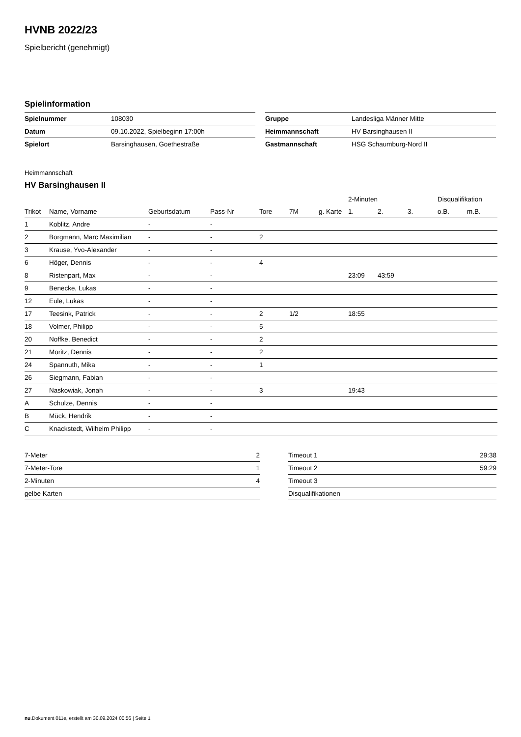HVNB 2022/23
Spielbericht (genehmigt)
Spielinformation
| Spielnummer | 108030 |
| Datum | 09.10.2022, Spielbeginn 17:00h |
| Spielort | Barsinghausen, Goethestraße |
| Gruppe | Landesliga Männer Mitte |
| Heimmannschaft | HV Barsinghausen II |
| Gastmannschaft | HSG Schaumburg-Nord II |
Heimmannschaft
HV Barsinghausen II
| | | | | | | | 2-Minuten | | | Disqualifikation | |
| --- | --- | --- | --- | --- | --- | --- | --- | --- | --- | --- | --- |
| Trikot | Name, Vorname | Geburtsdatum | Pass-Nr | Tore | 7M | g. Karte | 1. | 2. | 3. | o.B. | m.B. |
| 1 | Koblitz, Andre | - | - | | | | | | | | |
| 2 | Borgmann, Marc Maximilian | - | - | 2 | | | | | | | |
| 3 | Krause, Yvo-Alexander | - | - | | | | | | | | |
| 6 | Höger, Dennis | - | - | 4 | | | | | | | |
| 8 | Ristenpart, Max | - | - | | | | 23:09 | 43:59 | | | |
| 9 | Benecke, Lukas | - | - | | | | | | | | |
| 12 | Eule, Lukas | - | - | | | | | | | | |
| 17 | Teesink, Patrick | - | - | 2 | 1/2 | | 18:55 | | | | |
| 18 | Volmer, Philipp | - | - | 5 | | | | | | | |
| 20 | Noffke, Benedict | - | - | 2 | | | | | | | |
| 21 | Moritz, Dennis | - | - | 2 | | | | | | | |
| 24 | Spannuth, Mika | - | - | 1 | | | | | | | |
| 26 | Siegmann, Fabian | - | - | | | | | | | | |
| 27 | Naskowiak, Jonah | - | - | 3 | | | 19:43 | | | | |
| A | Schulze, Dennis | - | - | | | | | | | | |
| B | Mück, Hendrik | - | - | | | | | | | | |
| C | Knackstedt, Wilhelm Philipp | - | - | | | | | | | | |
| 7-Meter | 2 |
| 7-Meter-Tore | 1 |
| 2-Minuten | 4 |
| gelbe Karten | |
| Timeout 1 | 29:38 |
| Timeout 2 | 59:29 |
| Timeout 3 | |
| Disqualifikationen | |
nu.Dokument 011e, erstellt am 30.09.2024 00:56 | Seite 1